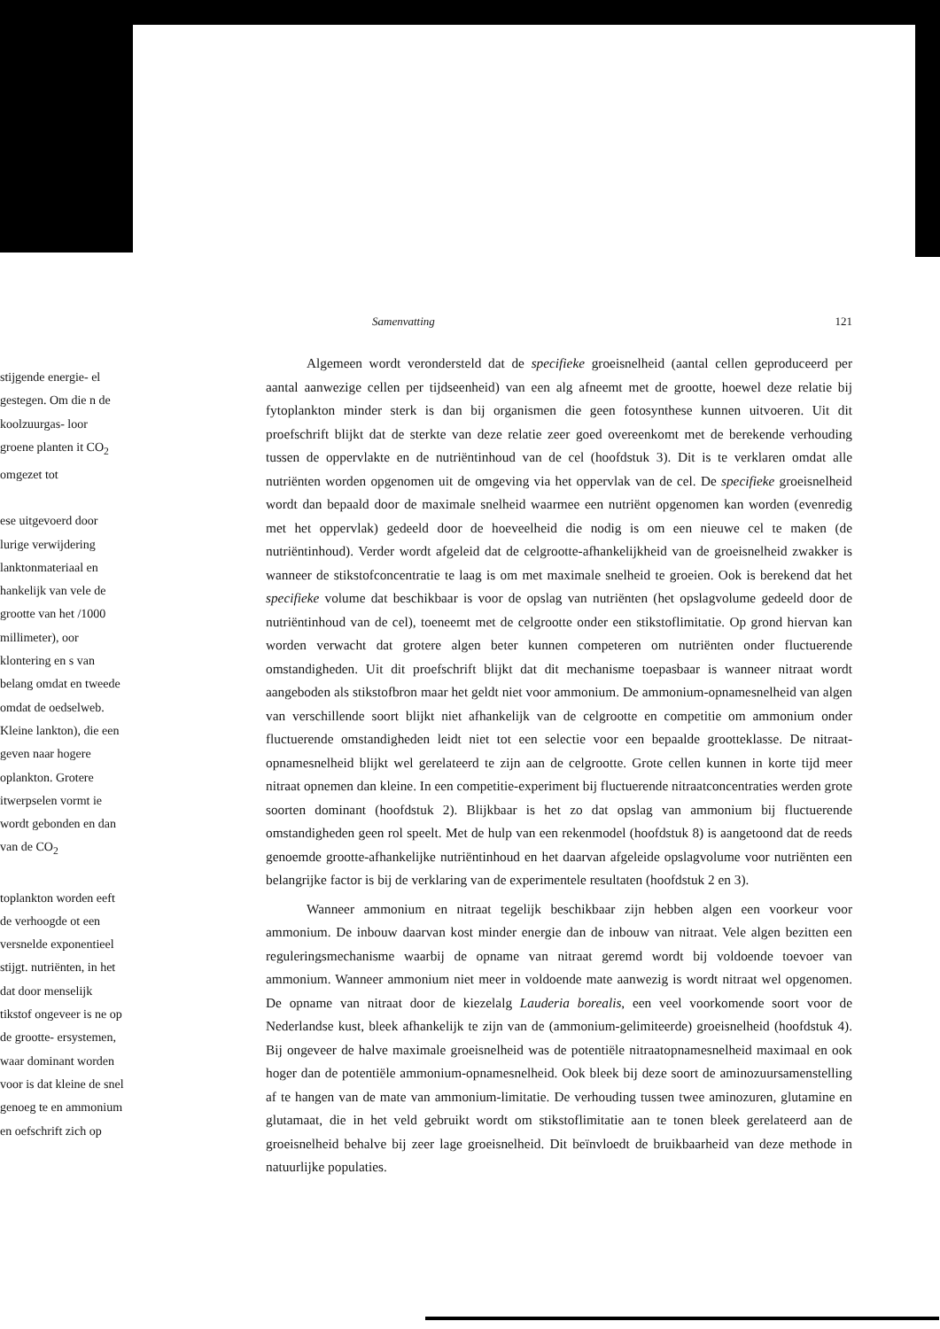stijgende energie- el gestegen. Om die n de koolzuurgas- loor groene planten it CO<sub>2</sub> omgezet tot
ese uitgevoerd door lurige verwijdering lanktonmateriaal en hankelijk van vele de grootte van het /1000 millimeter), oor klontering en s van belang omdat en tweede omdat de oedselweb. Kleine lankton), die een geven naar hogere oplankton. Grotere itwerpselen vormt ie wordt gebonden en dan van de CO<sub>2</sub>
toplankton worden eeft de verhoogde ot een versnelde exponentieel stijgt. nutriënten, in het dat door menselijk tikstof ongeveer is ne op de grootte- ersystemen, waar dominant worden voor is dat kleine de snel genoeg te en ammonium en oefschrift zich op
Samenvatting 121
Algemeen wordt verondersteld dat de specifieke groeisnelheid (aantal cellen geproduceerd per aantal aanwezige cellen per tijdseenheid) van een alg afneemt met de grootte, hoewel deze relatie bij fytoplankton minder sterk is dan bij organismen die geen fotosynthese kunnen uitvoeren. Uit dit proefschrift blijkt dat de sterkte van deze relatie zeer goed overeenkomt met de berekende verhouding tussen de oppervlakte en de nutriëntinhoud van de cel (hoofdstuk 3). Dit is te verklaren omdat alle nutriënten worden opgenomen uit de omgeving via het oppervlak van de cel. De specifieke groeisnelheid wordt dan bepaald door de maximale snelheid waarmee een nutriënt opgenomen kan worden (evenredig met het oppervlak) gedeeld door de hoeveelheid die nodig is om een nieuwe cel te maken (de nutriëntinhoud). Verder wordt afgeleid dat de celgrootte-afhankelijkheid van de groeisnelheid zwakker is wanneer de stikstofconcentratie te laag is om met maximale snelheid te groeien. Ook is berekend dat het specifieke volume dat beschikbaar is voor de opslag van nutriënten (het opslagvolume gedeeld door de nutriëntinhoud van de cel), toeneemt met de celgrootte onder een stikstoflimitatie. Op grond hiervan kan worden verwacht dat grotere algen beter kunnen competeren om nutriënten onder fluctuerende omstandigheden. Uit dit proefschrift blijkt dat dit mechanisme toepasbaar is wanneer nitraat wordt aangeboden als stikstofbron maar het geldt niet voor ammonium. De ammonium-opnamesnelheid van algen van verschillende soort blijkt niet afhankelijk van de celgrootte en competitie om ammonium onder fluctuerende omstandigheden leidt niet tot een selectie voor een bepaalde grootteklasse. De nitraat-opnamesnelheid blijkt wel gerelateerd te zijn aan de celgrootte. Grote cellen kunnen in korte tijd meer nitraat opnemen dan kleine. In een competitie-experiment bij fluctuerende nitraatconcentraties werden grote soorten dominant (hoofdstuk 2). Blijkbaar is het zo dat opslag van ammonium bij fluctuerende omstandigheden geen rol speelt. Met de hulp van een rekenmodel (hoofdstuk 8) is aangetoond dat de reeds genoemde grootte-afhankelijke nutriëntinhoud en het daarvan afgeleide opslagvolume voor nutriënten een belangrijke factor is bij de verklaring van de experimentele resultaten (hoofdstuk 2 en 3).
Wanneer ammonium en nitraat tegelijk beschikbaar zijn hebben algen een voorkeur voor ammonium. De inbouw daarvan kost minder energie dan de inbouw van nitraat. Vele algen bezitten een reguleringsmechanisme waarbij de opname van nitraat geremd wordt bij voldoende toevoer van ammonium. Wanneer ammonium niet meer in voldoende mate aanwezig is wordt nitraat wel opgenomen. De opname van nitraat door de kiezelalg Lauderia borealis, een veel voorkomende soort voor de Nederlandse kust, bleek afhankelijk te zijn van de (ammonium-gelimiteerde) groeisnelheid (hoofdstuk 4). Bij ongeveer de halve maximale groeisnelheid was de potentiële nitraatopnamesnelheid maximaal en ook hoger dan de potentiële ammonium-opnamesnelheid. Ook bleek bij deze soort de aminozuursamenstelling af te hangen van de mate van ammonium-limitatie. De verhouding tussen twee aminozuren, glutamine en glutamaat, die in het veld gebruikt wordt om stikstoflimitatie aan te tonen bleek gerelateerd aan de groeisnelheid behalve bij zeer lage groeisnelheid. Dit beïnvloedt de bruikbaarheid van deze methode in natuurlijke populaties.